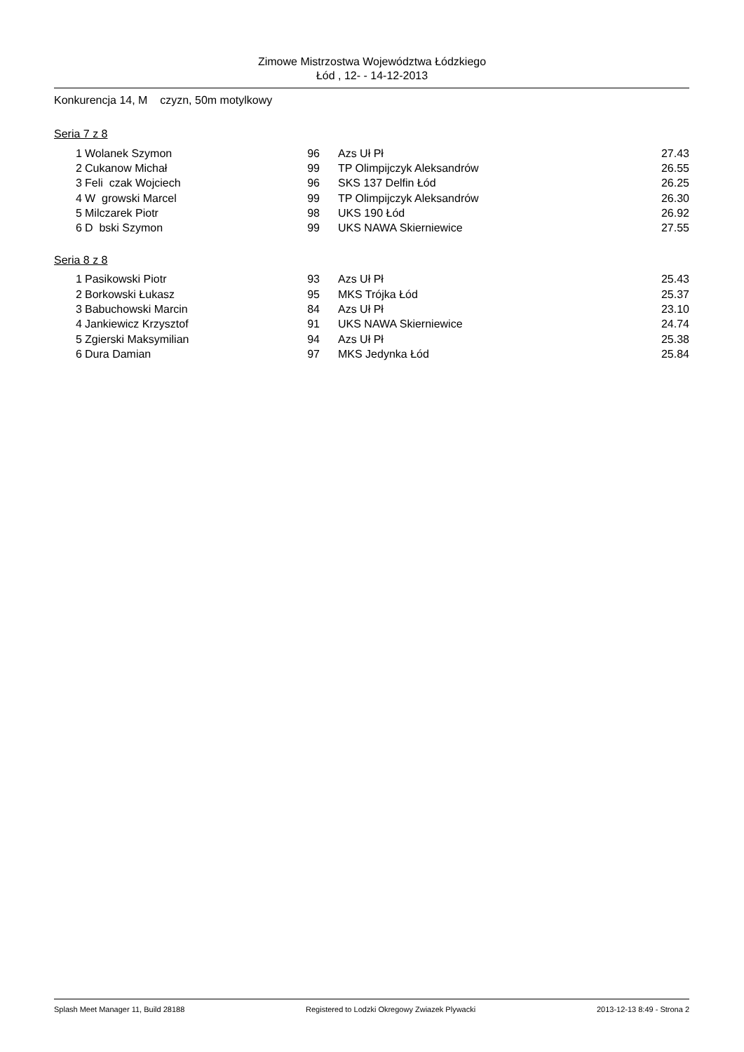Zimowe Mistrzostwa Województwa Łódzkiego
Łód , 12- - 14-12-2013
Konkurencja 14, M czyzn, 50m motylkowy
Seria 7 z 8
| 1 | Wolanek Szymon | 96 | Azs Uł Pł | 27.43 |
| 2 | Cukanow Michał | 99 | TP Olimpijczyk Aleksandrów | 26.55 |
| 3 | Feli czak Wojciech | 96 | SKS 137 Delfin Łód | 26.25 |
| 4 | W growski Marcel | 99 | TP Olimpijczyk Aleksandrów | 26.30 |
| 5 | Milczarek Piotr | 98 | UKS 190 Łód | 26.92 |
| 6 | D bski Szymon | 99 | UKS NAWA Skierniewice | 27.55 |
Seria 8 z 8
| 1 | Pasikowski Piotr | 93 | Azs Uł Pł | 25.43 |
| 2 | Borkowski Łukasz | 95 | MKS Trójka Łód | 25.37 |
| 3 | Babuchowski Marcin | 84 | Azs Uł Pł | 23.10 |
| 4 | Jankiewicz Krzysztof | 91 | UKS NAWA Skierniewice | 24.74 |
| 5 | Zgierski Maksymilian | 94 | Azs Uł Pł | 25.38 |
| 6 | Dura Damian | 97 | MKS Jedynka Łód | 25.84 |
Splash Meet Manager 11, Build 28188 Registered to Lodzki Okregowy Zwiazek Plywacki 2013-12-13 8:49 - Strona 2